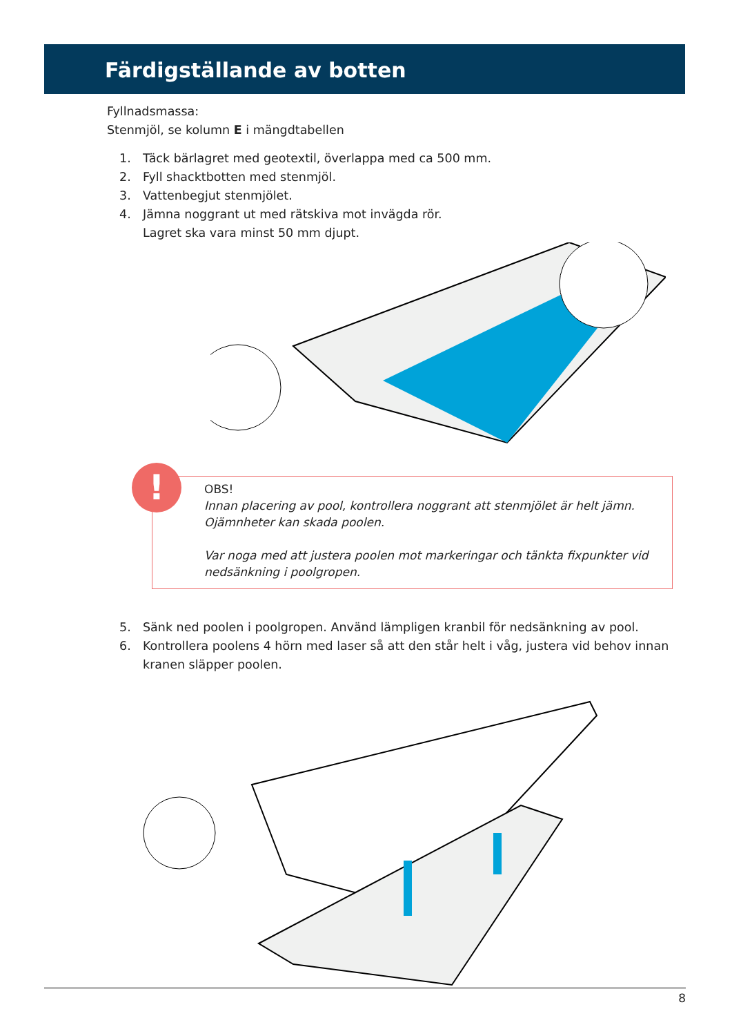Färdigställande av botten
Fyllnadsmassa:
Stenmjöl, se kolumn E i mängdtabellen
1. Täck bärlagret med geotextil, överlappa med ca 500 mm.
2. Fyll shacktbotten med stenmjöl.
3. Vattenbegjut stenmjölet.
4. Jämna noggrant ut med rätskiva mot invägda rör.
Lagret ska vara minst 50 mm djupt.
!
OBS!
Innan placering av pool, kontrollera noggrant att stenmjölet är helt jämn. Ojämnheter kan skada poolen.
Var noga med att justera poolen mot markeringar och tänkta fixpunkter vid nedsänkning i poolgropen.
5. Sänk ned poolen i poolgropen. Använd lämpligen kranbil för nedsänkning av pool.
6. Kontrollera poolens 4 hörn med laser så att den står helt i våg, justera vid behov innan kranen släpper poolen.
8